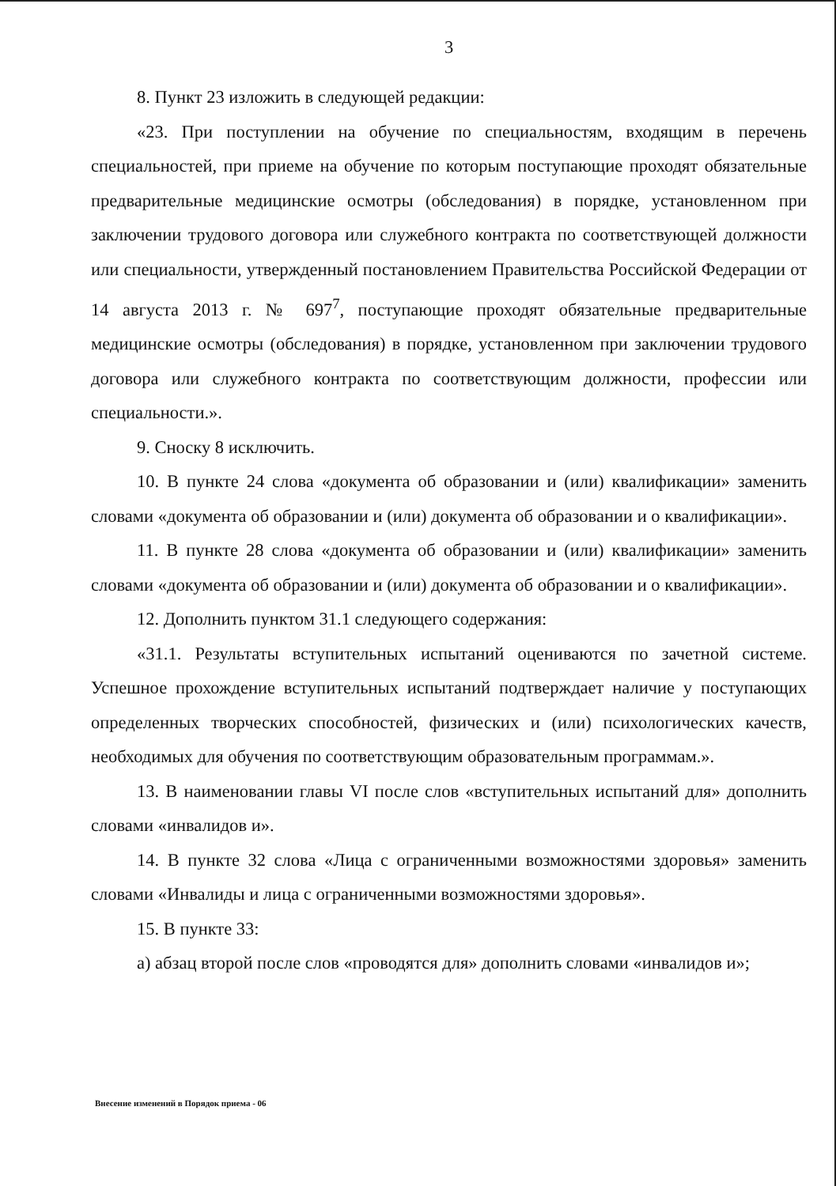3
8. Пункт 23 изложить в следующей редакции:
«23. При поступлении на обучение по специальностям, входящим в перечень специальностей, при приеме на обучение по которым поступающие проходят обязательные предварительные медицинские осмотры (обследования) в порядке, установленном при заключении трудового договора или служебного контракта по соответствующей должности или специальности, утвержденный постановлением Правительства Российской Федерации от 14 августа 2013 г. № 697<sup>7</sup>, поступающие проходят обязательные предварительные медицинские осмотры (обследования) в порядке, установленном при заключении трудового договора или служебного контракта по соответствующим должности, профессии или специальности.».
9. Сноску 8 исключить.
10. В пункте 24 слова «документа об образовании и (или) квалификации» заменить словами «документа об образовании и (или) документа об образовании и о квалификации».
11. В пункте 28 слова «документа об образовании и (или) квалификации» заменить словами «документа об образовании и (или) документа об образовании и о квалификации».
12. Дополнить пунктом 31.1 следующего содержания:
«31.1. Результаты вступительных испытаний оцениваются по зачетной системе. Успешное прохождение вступительных испытаний подтверждает наличие у поступающих определенных творческих способностей, физических и (или) психологических качеств, необходимых для обучения по соответствующим образовательным программам.».
13. В наименовании главы VI после слов «вступительных испытаний для» дополнить словами «инвалидов и».
14. В пункте 32 слова «Лица с ограниченными возможностями здоровья» заменить словами «Инвалиды и лица с ограниченными возможностями здоровья».
15. В пункте 33:
а) абзац второй после слов «проводятся для» дополнить словами «инвалидов и»;
Внесение изменений в Порядок приема - 06